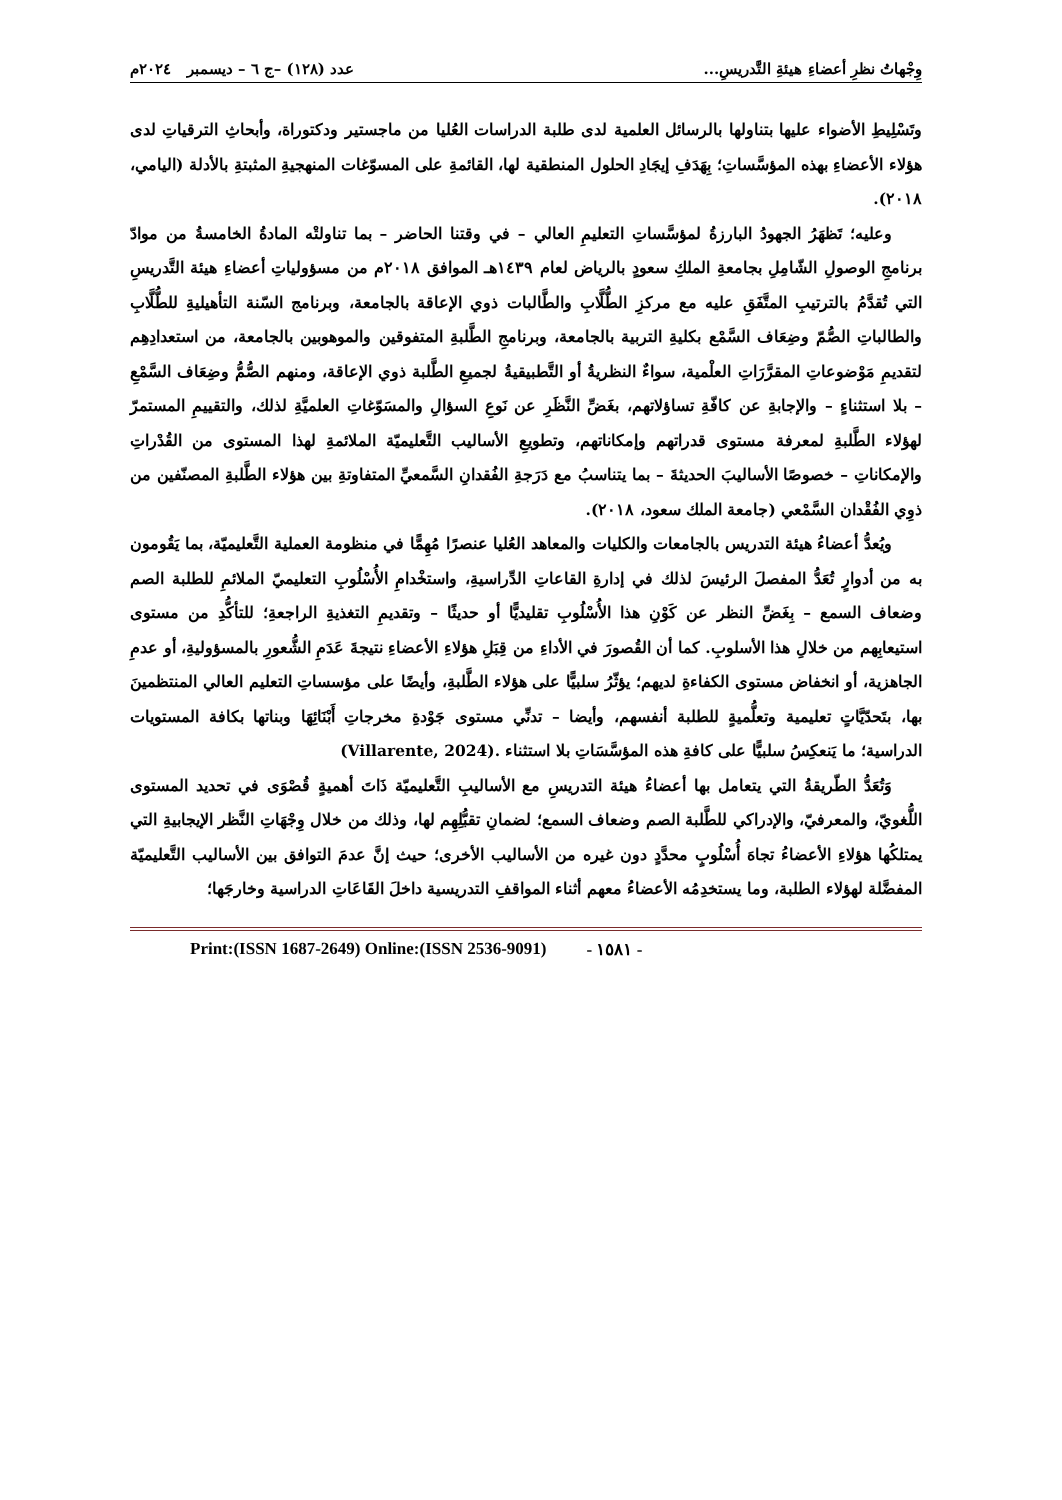وِجْهاتُ نظرِ أعضاءِ هيئةِ التَّدريسِ... عدد (١٢٨) –ج ٦ – ديسمبر ٢٠٢٤م
وتَسْلِيطِ الأضواء عليها بتناولها بالرسائل العلمية لدى طلبة الدراسات العُليا من ماجستير ودكتوراة، وأبحاثِ الترقياتِ لدى هؤلاء الأعضاءِ بهذه المؤسَّساتِ؛ بِهَدَفِ إيجَادِ الحلول المنطقية لها، القائمةِ على المسوّغات المنهجيةِ المثبتةِ بالأدلة (اليامي، ٢٠١٨).
وعليه؛ تَظهَرُ الجهودُ البارزةُ لمؤسَّساتِ التعليمِ العالي – في وقتنا الحاضر – بما تناولتْه المادةُ الخامسةُ من موادّ برنامجِ الوصولِ الشّامِلِ بجامعةِ الملكِ سعودٍ بالرياض لعام ١٤٣٩هـ الموافق ٢٠١٨م من مسؤولياتِ أعضاءِ هيئة التَّدريسِ التي تُقدَّمُ بالترتيبِ المتَّفَقِ عليه مع مركزِ الطُّلَّابِ والطَّالبات ذوي الإعاقة بالجامعة، وبرنامج السّنة التأهيليةِ للطُّلَّابِ والطالباتِ الصُّمّ وضِعَاف السَّمْع بكليةِ التربية بالجامعة، وبرنامجِ الطَّلبةِ المتفوقين والموهوبين بالجامعة، من استعدادِهِم لتقديمِ مَوْضوعاتِ المقرَّرَاتِ العلْمية، سواءٌ النظريةُ أو التَّطبيقيةُ لجميعِ الطَّلبة ذوي الإعاقة، ومنهم الصُّمُّ وضِعَاف السَّمْعِ – بلا استثناءٍ – والإجابةِ عن كافّةِ تساؤلاتهم، بغَضِّ النَّظَرِ عن نَوعِ السؤالِ والمسَوّغاتِ العلميَّةِ لذلك، والتقييمِ المستمرّ لهؤلاء الطَّلبةِ لمعرفة مستوى قدراتهم وإمكاناتهم، وتطويعِ الأساليب التَّعليميّة الملائمةِ لهذا المستوى من القُدْراتِ والإمكاناتِ – خصوصًا الأساليبَ الحديثةَ – بما يتناسبُ مع دَرَجةِ الفُقدانِ السَّمعيِّ المتفاوتةِ بين هؤلاء الطَّلبةِ المصنّفين من ذوِي الفُقْدان السَّمْعي (جامعة الملك سعود، ٢٠١٨).
ويُعدُّ أعضاءُ هيئة التدريس بالجامعات والكليات والمعاهد العُليا عنصرًا مُهِمًّا في منظومة العملية التَّعليميّة، بما يَقُومون به من أدوارٍ تُعَدُّ المفصلَ الرئيسَ لذلك في إدارةِ القاعاتِ الدِّراسيةِ، واستخْدامِ الأُسْلُوبِ التعليميّ الملائمِ للطلبة الصم وضعاف السمع – بِغَضِّ النظر عن كَوْنِ هذا الأُسْلُوبِ تقليديًّا أو حديثًا – وتقديمِ التغذيةِ الراجعةِ؛ للتأكُّدِ من مستوى استيعابِهم من خلالِ هذا الأسلوبِ. كما أن القُصورَ في الأداءِ من قِبَلِ هؤلاءِ الأعضاءِ نتيجةَ عَدَمِ الشُّعورِ بالمسؤوليةِ، أو عدمِ الجاهزية، أو انخفاض مستوى الكفاءةِ لديهم؛ يؤثّرُ سلبيًّا على هؤلاء الطَّلبةِ، وأيضًا على مؤسساتِ التعليم العالي المنتظمينَ بها، بتَحدّيَّاتٍ تعليمية وتعلُّميةٍ للطلبة أنفسهم، وأيضا – تدنِّي مستوى جَوْدةِ مخرجاتِ أَبْنَائِهَا وبناتها بكافة المستويات الدراسية؛ ما يَنعكِسُ سلبيًّا على كافةِ هذه المؤسَّسَاتِ بلا استثناء (Villarente, 2024).
وَتُعَدُّ الطّريقةُ التي يتعامل بها أعضاءُ هيئة التدريسِ مع الأساليبِ التَّعليميّة ذَاتَ أهميةٍ قُصْوَى في تحديد المستوى اللُّغويّ، والمعرفيّ، والإدراكي للطَّلبة الصم وضعاف السمع؛ لضمانِ تقبُّلِهِم لها، وذلك من خلال وِجْهَاتِ النَّظر الإيجابيةِ التي يمتلكُها هؤلاءِ الأعضاءُ تجاهَ أُسْلُوبٍ محدَّدٍ دون غيره من الأساليب الأخرى؛ حيث إنَّ عدمَ التوافق بين الأساليب التَّعليميّة المفضَّلة لهؤلاء الطلبة، وما يستخدِمُه الأعضاءُ معهم أثناء المواقفِ التدريسية داخلَ القَاعَاتِ الدراسية وخارجَها؛
Print:(ISSN 1687-2649) Online:(ISSN 2536-9091) - ١٥٨١ -